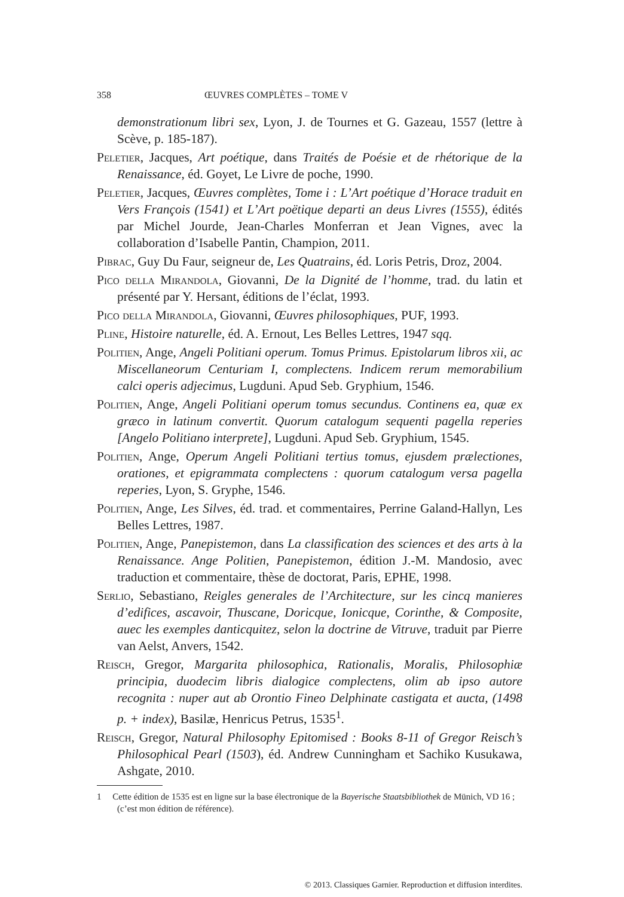358 ŒUVRES COMPLÈTES – TOME V
demonstrationum libri sex, Lyon, J. de Tournes et G. Gazeau, 1557 (lettre à Scève, p. 185-187).
Peletier, Jacques, Art poétique, dans Traités de Poésie et de rhétorique de la Renaissance, éd. Goyet, Le Livre de poche, 1990.
Peletier, Jacques, Œuvres complètes, Tome i : L’Art poétique d’Horace traduit en Vers François (1541) et L’Art poëtique departi an deus Livres (1555), édités par Michel Jourde, Jean-Charles Monferran et Jean Vignes, avec la collaboration d’Isabelle Pantin, Champion, 2011.
Pibrac, Guy Du Faur, seigneur de, Les Quatrains, éd. Loris Petris, Droz, 2004.
Pico della Mirandola, Giovanni, De la Dignité de l’homme, trad. du latin et présenté par Y. Hersant, éditions de l’éclat, 1993.
Pico della Mirandola, Giovanni, Œuvres philosophiques, PUF, 1993.
Pline, Histoire naturelle, éd. A. Ernout, Les Belles Lettres, 1947 sqq.
Politien, Ange, Angeli Politiani operum. Tomus Primus. Epistolarum libros xii, ac Miscellaneorum Centuriam I, complectens. Indicem rerum memorabilium calci operis adjecimus, Lugduni. Apud Seb. Gryphium, 1546.
Politien, Ange, Angeli Politiani operum tomus secundus. Continens ea, quæ ex græco in latinum convertit. Quorum catalogum sequenti pagella reperies [Angelo Politiano interprete], Lugduni. Apud Seb. Gryphium, 1545.
Politien, Ange, Operum Angeli Politiani tertius tomus, ejusdem prælectiones, orationes, et epigrammata complectens : quorum catalogum versa pagella reperies, Lyon, S. Gryphe, 1546.
Politien, Ange, Les Silves, éd. trad. et commentaires, Perrine Galand-Hallyn, Les Belles Lettres, 1987.
Politien, Ange, Panepistemon, dans La classification des sciences et des arts à la Renaissance. Ange Politien, Panepistemon, édition J.-M. Mandosio, avec traduction et commentaire, thèse de doctorat, Paris, EPHE, 1998.
Serlio, Sebastiano, Reigles generales de l’Architecture, sur les cincq manieres d’edifices, ascavoir, Thuscane, Doricque, Ionicque, Corinthe, & Composite, auec les exemples danticquitez, selon la doctrine de Vitruve, traduit par Pierre van Aelst, Anvers, 1542.
Reisch, Gregor, Margarita philosophica, Rationalis, Moralis, Philosophiæ principia, duodecim libris dialogice complectens, olim ab ipso autore recognita : nuper aut ab Orontio Fineo Delphinate castigata et aucta, (1498 p. + index), Basilæ, Henricus Petrus, 1535<sup>1</sup>.
Reisch, Gregor, Natural Philosophy Epitomised : Books 8-11 of Gregor Reisch’s Philosophical Pearl (1503), éd. Andrew Cunningham et Sachiko Kusukawa, Ashgate, 2010.
1 Cette édition de 1535 est en ligne sur la base électronique de la Bayerische Staatsbibliothek de Münich, VD 16 ; (c’est mon édition de référence).
© 2013. Classiques Garnier. Reproduction et diffusion interdites.